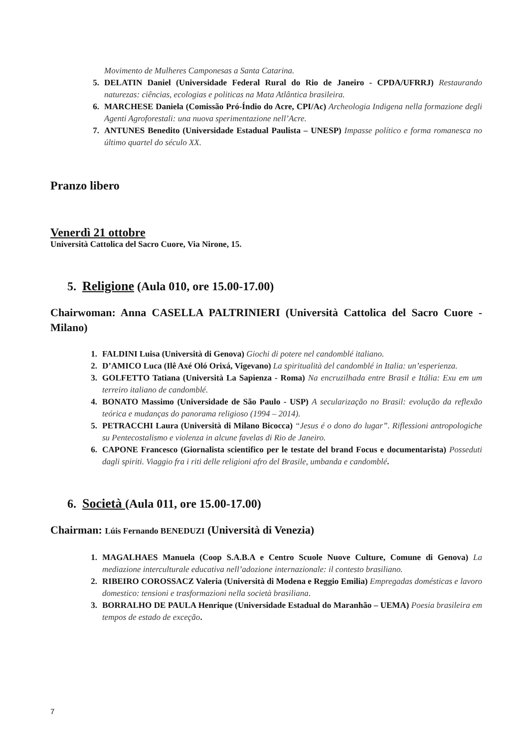Movimento de Mulheres Camponesas a Santa Catarina.
5. DELATIN Daniel (Universidade Federal Rural do Rio de Janeiro - CPDA/UFRRJ) Restaurando naturezas: ciências, ecologias e politicas na Mata Atlântica brasileira.
6. MARCHESE Daniela (Comissão Pró-Índio do Acre, CPI/Ac) Archeologia Indigena nella formazione degli Agenti Agroforestali: una nuova sperimentazione nell’Acre.
7. ANTUNES Benedito (Universidade Estadual Paulista – UNESP) Impasse político e forma romanesca no último quartel do século XX.
Pranzo libero
Venerdì 21 ottobre
Università Cattolica del Sacro Cuore, Via Nirone, 15.
5. Religione (Aula 010, ore 15.00-17.00)
Chairwoman: Anna CASELLA PALTRINIERI (Università Cattolica del Sacro Cuore - Milano)
1. FALDINI Luisa (Università di Genova) Giochi di potere nel candomblé italiano.
2. D’AMICO Luca (Ilê Axé Oló Orixá, Vigevano) La spiritualità del candomblé in Italia: un’esperienza.
3. GOLFETTO Tatiana (Università La Sapienza - Roma) Na encruzilhada entre Brasil e Itália: Exu em um terreiro italiano de candomblé.
4. BONATO Massimo (Universidade de São Paulo - USP) A secularização no Brasil: evolução da reflexão teórica e mudanças do panorama religioso (1994 – 2014).
5. PETRACCHI Laura (Università di Milano Bicocca) “Jesus é o dono do lugar”. Riflessioni antropologiche su Pentecostalismo e violenza in alcune favelas di Rio de Janeiro.
6. CAPONE Francesco (Giornalista scientifico per le testate del brand Focus e documentarista) Posseduti dagli spiriti. Viaggio fra i riti delle religioni afro del Brasile, umbanda e candomblé.
6. Società (Aula 011, ore 15.00-17.00)
Chairman: Lúis Fernando BENEDUZI (Università di Venezia)
1. MAGALHAES Manuela (Coop S.A.B.A e Centro Scuole Nuove Culture, Comune di Genova) La mediazione interculturale educativa nell’adozione internazionale: il contesto brasiliano.
2. RIBEIRO COROSSACZ Valeria (Università di Modena e Reggio Emilia) Empregadas domésticas e lavoro domestico: tensioni e trasformazioni nella società brasiliana.
3. BORRALHO DE PAULA Henrique (Universidade Estadual do Maranhão – UEMA) Poesia brasileira em tempos de estado de exceção.
7